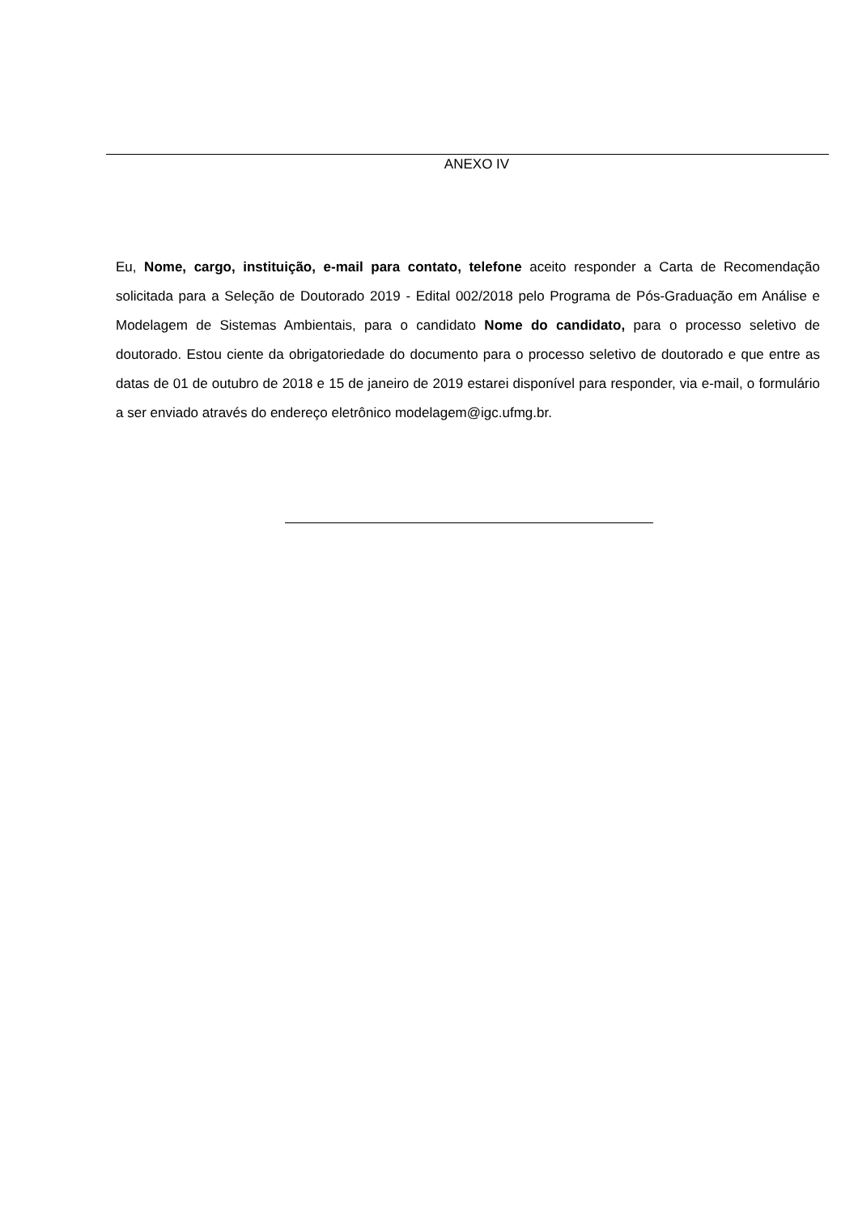ANEXO IV
Eu, Nome, cargo, instituição, e-mail para contato, telefone aceito responder a Carta de Recomendação solicitada para a Seleção de Doutorado 2019 - Edital 002/2018 pelo Programa de Pós-Graduação em Análise e Modelagem de Sistemas Ambientais, para o candidato Nome do candidato, para o processo seletivo de doutorado. Estou ciente da obrigatoriedade do documento para o processo seletivo de doutorado e que entre as datas de 01 de outubro de 2018 e 15 de janeiro de 2019 estarei disponível para responder, via e-mail, o formulário a ser enviado através do endereço eletrônico modelagem@igc.ufmg.br.